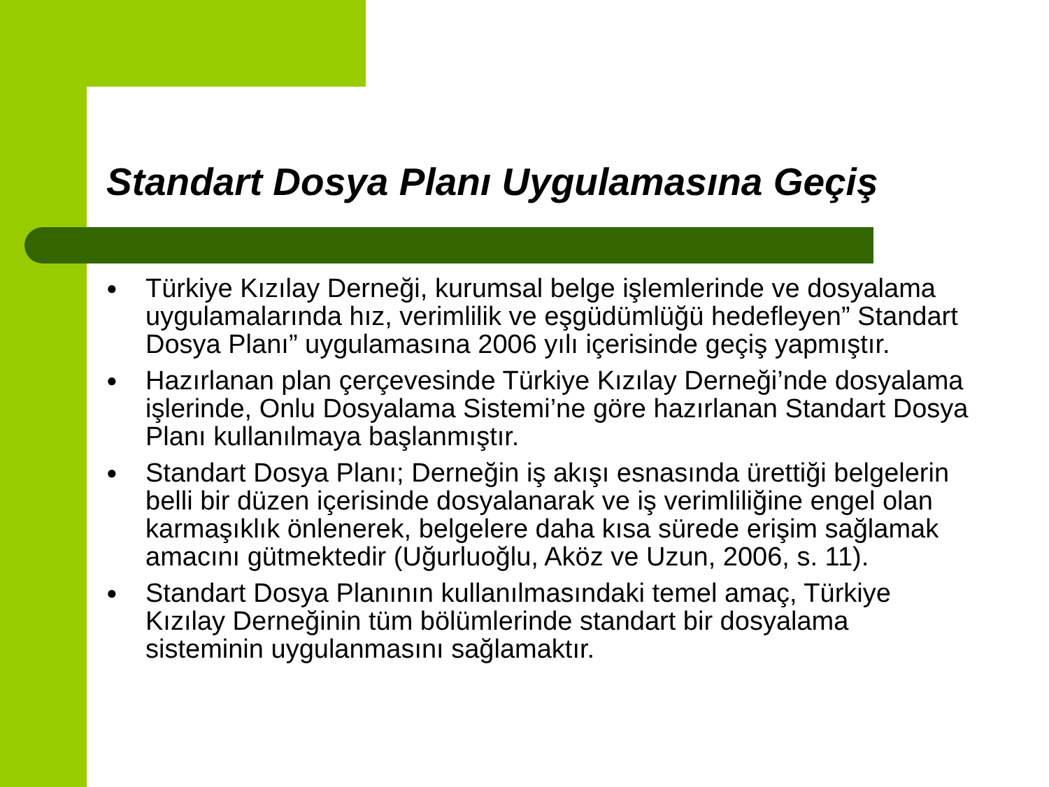Standart Dosya Planı Uygulamasına Geçiş
● Türkiye Kızılay Derneği, kurumsal belge işlemlerinde ve dosyalama uygulamalarında hız, verimlilik ve eşgüdümlüğü hedefleyen” Standart Dosya Planı” uygulamasına 2006 yılı içerisinde geçiş yapmıştır.
● Hazırlanan plan çerçevesinde Türkiye Kızılay Derneği’nde dosyalama işlerinde, Onlu Dosyalama Sistemi’ne göre hazırlanan Standart Dosya Planı kullanılmaya başlanmıştır.
● Standart Dosya Planı; Derneğin iş akışı esnasında ürettiği belgelerin belli bir düzen içerisinde dosyalanarak ve iş verimliliğine engel olan karmaşıklık önlenerek, belgelere daha kısa sürede erişim sağlamak amacını gütmektedir (Uğurluoğlu, Aköz ve Uzun, 2006, s. 11).
● Standart Dosya Planının kullanılmasındaki temel amaç, Türkiye Kızılay Derneğinin tüm bölümlerinde standart bir dosyalama sisteminin uygulanmasını sağlamaktır.